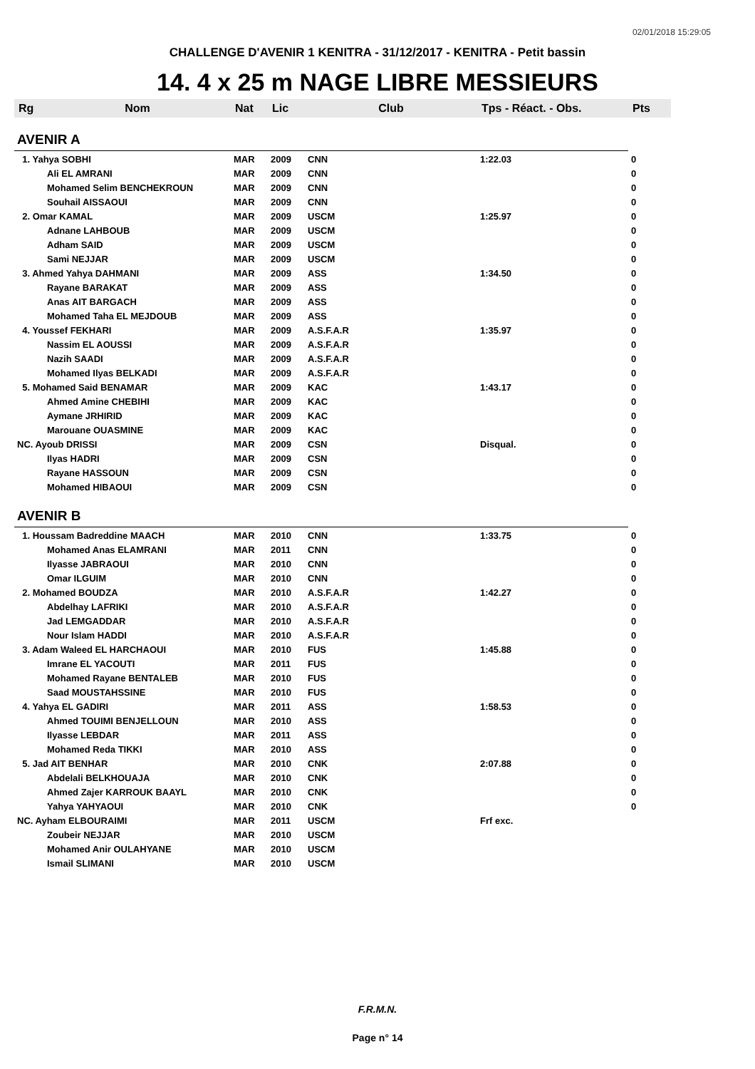02/01/2018 15:29:05
CHALLENGE D'AVENIR 1 KENITRA - 31/12/2017 - KENITRA - Petit bassin
14. 4 x 25 m NAGE LIBRE MESSIEURS
| Rg | Nom | Nat | Lic | Club | Tps - Réact. - Obs. | Pts |
| --- | --- | --- | --- | --- | --- | --- |
| AVENIR A | | | | | | |
| 1. Yahya SOBHI | | MAR | 2009 | CNN | 1:22.03 | 0 |
| | Ali EL AMRANI | MAR | 2009 | CNN | | 0 |
| | Mohamed Selim BENCHEKROUN | MAR | 2009 | CNN | | 0 |
| | Souhail AISSAOUI | MAR | 2009 | CNN | | 0 |
| 2. Omar KAMAL | | MAR | 2009 | USCM | 1:25.97 | 0 |
| | Adnane LAHBOUB | MAR | 2009 | USCM | | 0 |
| | Adham SAID | MAR | 2009 | USCM | | 0 |
| | Sami NEJJAR | MAR | 2009 | USCM | | 0 |
| 3. Ahmed Yahya DAHMANI | | MAR | 2009 | ASS | 1:34.50 | 0 |
| | Rayane BARAKAT | MAR | 2009 | ASS | | 0 |
| | Anas AIT BARGACH | MAR | 2009 | ASS | | 0 |
| | Mohamed Taha EL MEJDOUB | MAR | 2009 | ASS | | 0 |
| 4. Youssef FEKHARI | | MAR | 2009 | A.S.F.A.R | 1:35.97 | 0 |
| | Nassim EL AOUSSI | MAR | 2009 | A.S.F.A.R | | 0 |
| | Nazih SAADI | MAR | 2009 | A.S.F.A.R | | 0 |
| | Mohamed Ilyas BELKADI | MAR | 2009 | A.S.F.A.R | | 0 |
| 5. Mohamed Said BENAMAR | | MAR | 2009 | KAC | 1:43.17 | 0 |
| | Ahmed Amine CHEBIHI | MAR | 2009 | KAC | | 0 |
| | Aymane JRHIRID | MAR | 2009 | KAC | | 0 |
| | Marouane OUASMINE | MAR | 2009 | KAC | | 0 |
| NC. Ayoub DRISSI | | MAR | 2009 | CSN | Disqual. | 0 |
| | Ilyas HADRI | MAR | 2009 | CSN | | 0 |
| | Rayane HASSOUN | MAR | 2009 | CSN | | 0 |
| | Mohamed HIBAOUI | MAR | 2009 | CSN | | 0 |
| AVENIR B | | | | | | |
| 1. Houssam Badreddine MAACH | | MAR | 2010 | CNN | 1:33.75 | 0 |
| | Mohamed Anas ELAMRANI | MAR | 2011 | CNN | | 0 |
| | Ilyasse JABRAOUI | MAR | 2010 | CNN | | 0 |
| | Omar ILGUIM | MAR | 2010 | CNN | | 0 |
| 2. Mohamed BOUDZA | | MAR | 2010 | A.S.F.A.R | 1:42.27 | 0 |
| | Abdelhay LAFRIKI | MAR | 2010 | A.S.F.A.R | | 0 |
| | Jad LEMGADDAR | MAR | 2010 | A.S.F.A.R | | 0 |
| | Nour Islam HADDI | MAR | 2010 | A.S.F.A.R | | 0 |
| 3. Adam Waleed EL HARCHAOUI | | MAR | 2010 | FUS | 1:45.88 | 0 |
| | Imrane EL YACOUTI | MAR | 2011 | FUS | | 0 |
| | Mohamed Rayane BENTALEB | MAR | 2010 | FUS | | 0 |
| | Saad MOUSTAHSSINE | MAR | 2010 | FUS | | 0 |
| 4. Yahya EL GADIRI | | MAR | 2011 | ASS | 1:58.53 | 0 |
| | Ahmed TOUIMI BENJELLOUN | MAR | 2010 | ASS | | 0 |
| | Ilyasse LEBDAR | MAR | 2011 | ASS | | 0 |
| | Mohamed Reda TIKKI | MAR | 2010 | ASS | | 0 |
| 5. Jad AIT BENHAR | | MAR | 2010 | CNK | 2:07.88 | 0 |
| | Abdelali BELKHOUAJA | MAR | 2010 | CNK | | 0 |
| | Ahmed Zajer KARROUK BAAYL | MAR | 2010 | CNK | | 0 |
| | Yahya YAHYAOUI | MAR | 2010 | CNK | | 0 |
| NC. Ayham ELBOURAIMI | | MAR | 2011 | USCM | Frf exc. | |
| | Zoubeir NEJJAR | MAR | 2010 | USCM | | |
| | Mohamed Anir OULAHYANE | MAR | 2010 | USCM | | |
| | Ismail SLIMANI | MAR | 2010 | USCM | | |
F.R.M.N.
Page n° 14